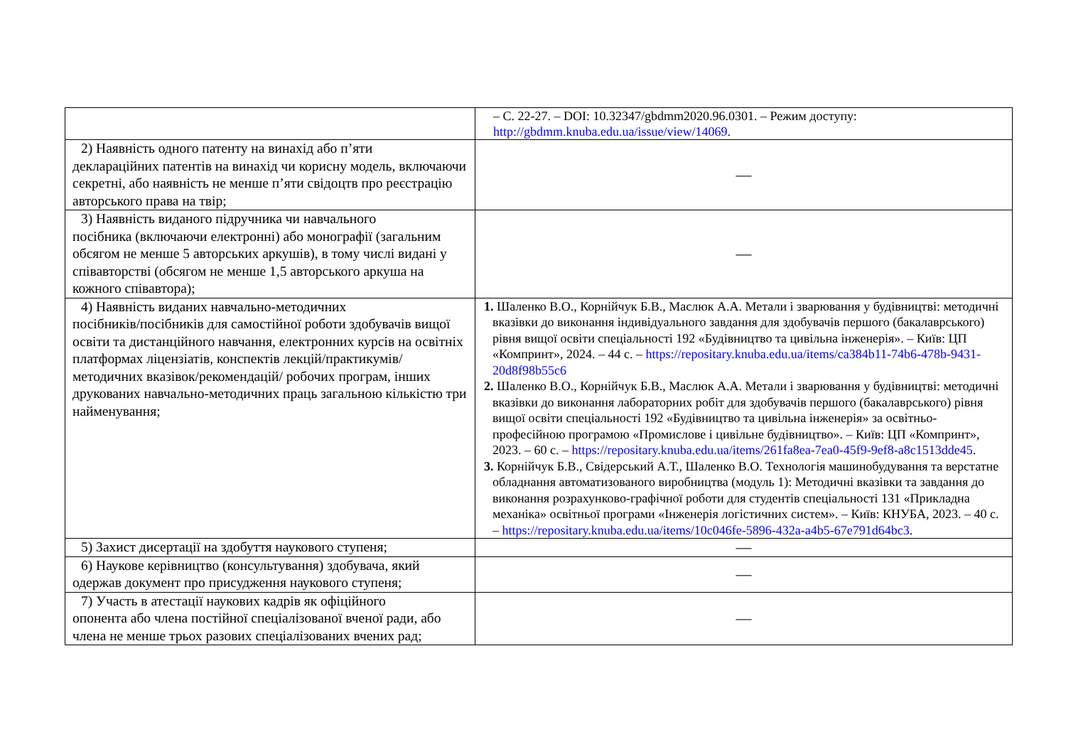| | – С. 22-27. – DOI: 10.32347/gbdmm2020.96.0301. – Режим доступу: http://gbdmm.knuba.edu.ua/issue/view/14069 . |
| 2) Наявність одного патенту на винахід або п’яти деклараційних патентів на винахід чи корисну модель, включаючи секретні, або наявність не менше п’яти свідоцтв про реєстрацію авторського права на твір; | — |
| 3) Наявність виданого підручника чи навчального посібника (включаючи електронні) або монографії (загальним обсягом не менше 5 авторських аркушів), в тому числі видані у співавторстві (обсягом не менше 1,5 авторського аркуша на кожного співавтора); | — |
| 4) Наявність виданих навчально-методичних посібників/посібників для самостійної роботи здобувачів вищої освіти та дистанційного навчання, електронних курсів на освітніх платформах ліцензіатів, конспектів лекцій/практикумів/методичних вказівок/рекомендацій/ робочих програм, інших друкованих навчально-методичних праць загальною кількістю три найменування; | 1. Шаленко В.О., Корнійчук Б.В., Маслюк А.А. Метали і зварювання у будівництві: методичні вказівки до виконання індивідуального завдання для здобувачів першого (бакалаврського) рівня вищої освіти спеціальності 192 «Будівництво та цивільна інженерія». – Київ: ЦП «Компринт», 2024. – 44 с. – https://repositary.knuba.edu.ua/items/ca384b11-74b6-478b-9431-20d8f98b55c6 2. Шаленко В.О., Корнійчук Б.В., Маслюк А.А. Метали і зварювання у будівництві: методичні вказівки до виконання лабораторних робіт для здобувачів першого (бакалаврського) рівня вищої освіти спеціальності 192 «Будівництво та цивільна інженерія» за освітньо-професійною програмою «Промислове і цивільне будівництво». – Київ: ЦП «Компринт», 2023. – 60 с. – https://repositary.knuba.edu.ua/items/261fa8ea-7ea0-45f9-9ef8-a8c1513dde45 . 3. Корнійчук Б.В., Свідерський А.Т., Шаленко В.О. Технологія машинобудування та верстатне обладнання автоматизованого виробництва (модуль 1): Методичні вказівки та завдання до виконання розрахунково-графічної роботи для студентів спеціальності 131 «Прикладна механіка» освітньої програми «Інженерія логістичних систем». – Київ: КНУБА, 2023. – 40 с. – https://repositary.knuba.edu.ua/items/10c046fe-5896-432a-a4b5-67e791d64bc3 . |
| 5) Захист дисертації на здобуття наукового ступеня; | — |
| 6) Наукове керівництво (консультування) здобувача, який одержав документ про присудження наукового ступеня; | — |
| 7) Участь в атестації наукових кадрів як офіційного опонента або члена постійної спеціалізованої вченої ради, або члена не менше трьох разових спеціалізованих вчених рад; | — |